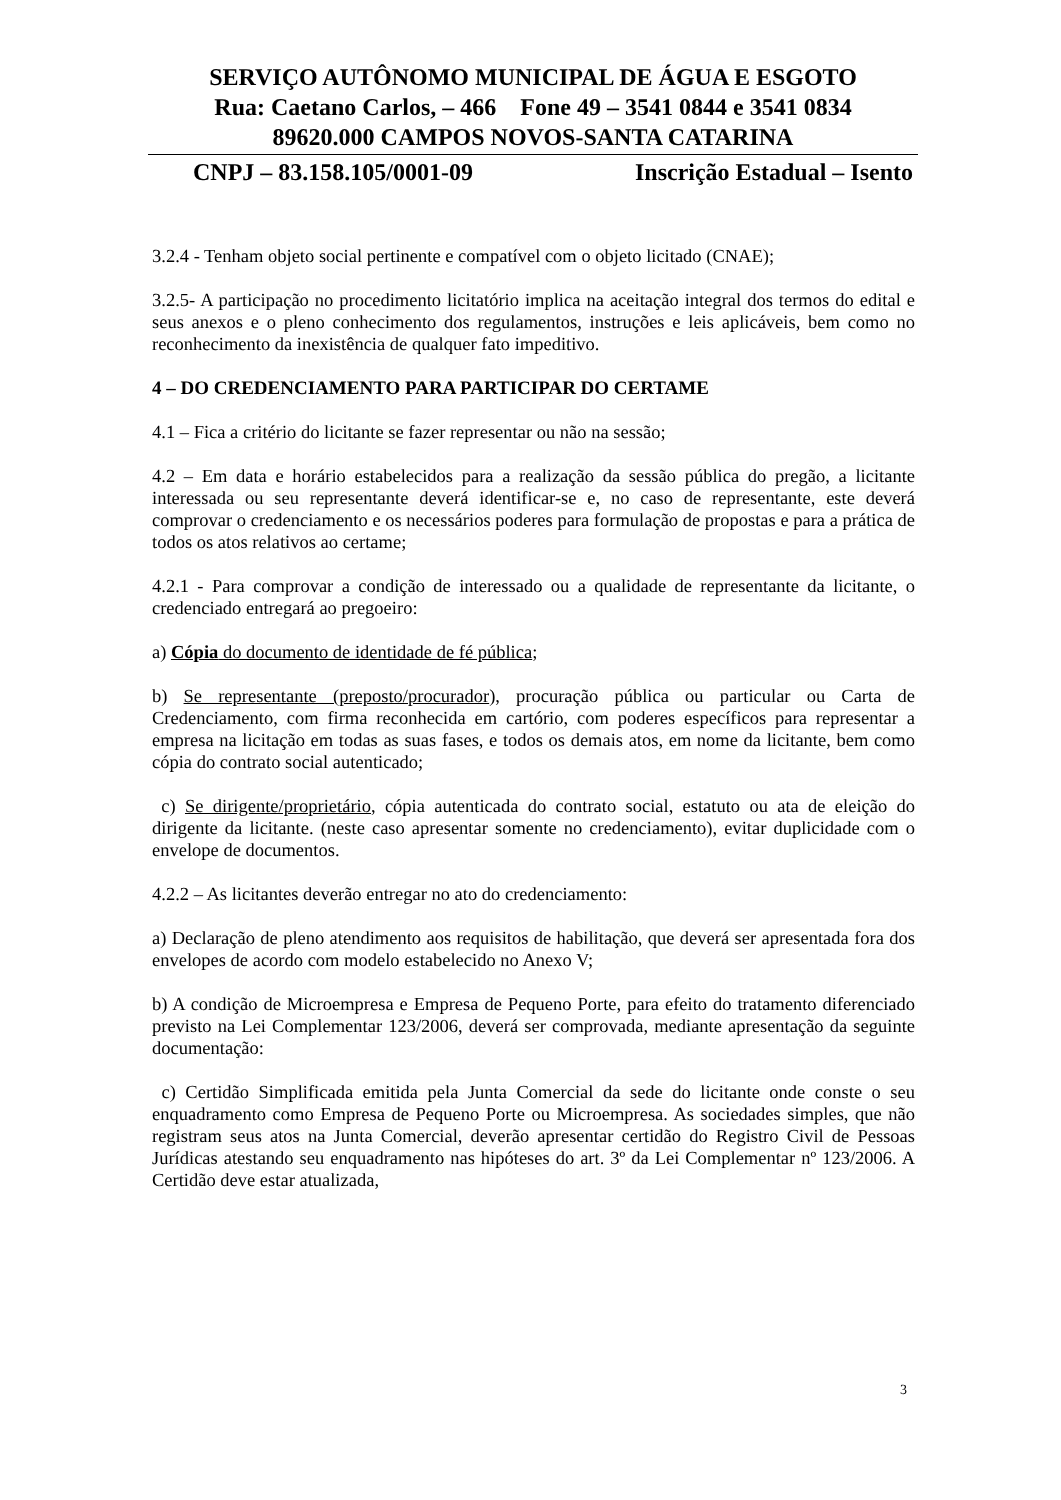SERVIÇO AUTÔNOMO MUNICIPAL DE ÁGUA E ESGOTO
Rua: Caetano Carlos, – 466 Fone 49 – 3541 0844 e 3541 0834
89620.000 CAMPOS NOVOS-SANTA CATARINA
CNPJ – 83.158.105/0001-09 Inscrição Estadual – Isento
3.2.4 - Tenham objeto social pertinente e compatível com o objeto licitado (CNAE);
3.2.5- A participação no procedimento licitatório implica na aceitação integral dos termos do edital e seus anexos e o pleno conhecimento dos regulamentos, instruções e leis aplicáveis, bem como no reconhecimento da inexistência de qualquer fato impeditivo.
4 – DO CREDENCIAMENTO PARA PARTICIPAR DO CERTAME
4.1 – Fica a critério do licitante se fazer representar ou não na sessão;
4.2 – Em data e horário estabelecidos para a realização da sessão pública do pregão, a licitante interessada ou seu representante deverá identificar-se e, no caso de representante, este deverá comprovar o credenciamento e os necessários poderes para formulação de propostas e para a prática de todos os atos relativos ao certame;
4.2.1 - Para comprovar a condição de interessado ou a qualidade de representante da licitante, o credenciado entregará ao pregoeiro:
a) Cópia do documento de identidade de fé pública;
b) Se representante (preposto/procurador), procuração pública ou particular ou Carta de Credenciamento, com firma reconhecida em cartório, com poderes específicos para representar a empresa na licitação em todas as suas fases, e todos os demais atos, em nome da licitante, bem como cópia do contrato social autenticado;
c) Se dirigente/proprietário, cópia autenticada do contrato social, estatuto ou ata de eleição do dirigente da licitante. (neste caso apresentar somente no credenciamento), evitar duplicidade com o envelope de documentos.
4.2.2 – As licitantes deverão entregar no ato do credenciamento:
a) Declaração de pleno atendimento aos requisitos de habilitação, que deverá ser apresentada fora dos envelopes de acordo com modelo estabelecido no Anexo V;
b) A condição de Microempresa e Empresa de Pequeno Porte, para efeito do tratamento diferenciado previsto na Lei Complementar 123/2006, deverá ser comprovada, mediante apresentação da seguinte documentação:
c) Certidão Simplificada emitida pela Junta Comercial da sede do licitante onde conste o seu enquadramento como Empresa de Pequeno Porte ou Microempresa. As sociedades simples, que não registram seus atos na Junta Comercial, deverão apresentar certidão do Registro Civil de Pessoas Jurídicas atestando seu enquadramento nas hipóteses do art. 3º da Lei Complementar nº 123/2006. A Certidão deve estar atualizada,
3